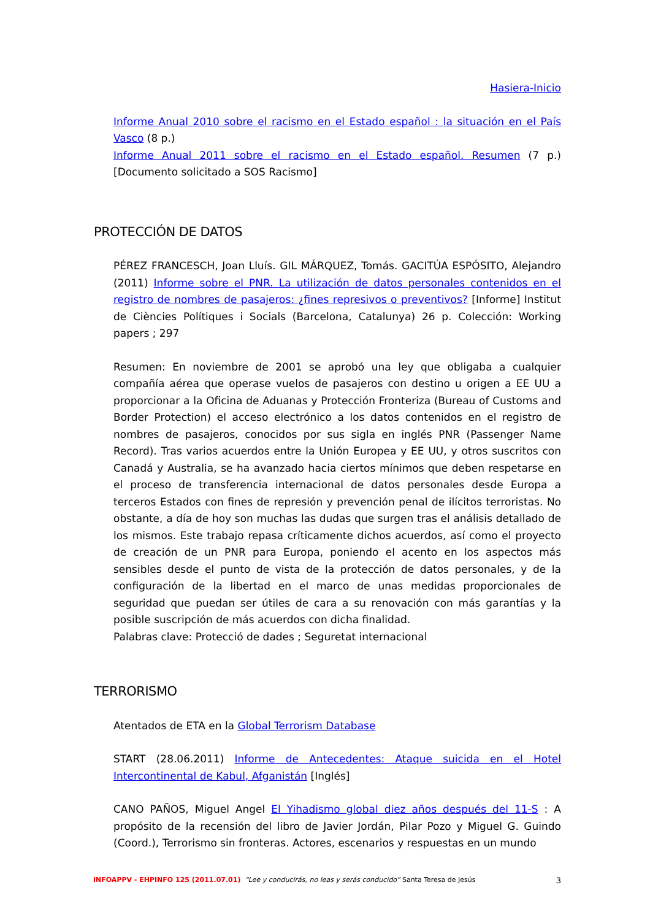Hasiera-Inicio
Informe Anual 2010 sobre el racismo en el Estado español : la situación en el País Vasco (8 p.)
Informe Anual 2011 sobre el racismo en el Estado español. Resumen (7 p.) [Documento solicitado a SOS Racismo]
PROTECCIÓN DE DATOS
PÉREZ FRANCESCH, Joan Lluís. GIL MÁRQUEZ, Tomás. GACITÚA ESPÓSITO, Alejandro (2011) Informe sobre el PNR. La utilización de datos personales contenidos en el registro de nombres de pasajeros: ¿fines represivos o preventivos? [Informe] Institut de Ciències Polítiques i Socials (Barcelona, Catalunya) 26 p. Colección: Working papers ; 297
Resumen: En noviembre de 2001 se aprobó una ley que obligaba a cualquier compañía aérea que operase vuelos de pasajeros con destino u origen a EE UU a proporcionar a la Oficina de Aduanas y Protección Fronteriza (Bureau of Customs and Border Protection) el acceso electrónico a los datos contenidos en el registro de nombres de pasajeros, conocidos por sus sigla en inglés PNR (Passenger Name Record). Tras varios acuerdos entre la Unión Europea y EE UU, y otros suscritos con Canadá y Australia, se ha avanzado hacia ciertos mínimos que deben respetarse en el proceso de transferencia internacional de datos personales desde Europa a terceros Estados con fines de represión y prevención penal de ilícitos terroristas. No obstante, a día de hoy son muchas las dudas que surgen tras el análisis detallado de los mismos. Este trabajo repasa críticamente dichos acuerdos, así como el proyecto de creación de un PNR para Europa, poniendo el acento en los aspectos más sensibles desde el punto de vista de la protección de datos personales, y de la configuración de la libertad en el marco de unas medidas proporcionales de seguridad que puedan ser útiles de cara a su renovación con más garantías y la posible suscripción de más acuerdos con dicha finalidad.
Palabras clave: Protecció de dades ; Seguretat internacional
TERRORISMO
Atentados de ETA en la Global Terrorism Database
START (28.06.2011) Informe de Antecedentes: Ataque suicida en el Hotel Intercontinental de Kabul, Afganistán [Inglés]
CANO PAÑOS, Miguel Angel El Yihadismo global diez años después del 11-S : A propósito de la recensión del libro de Javier Jordán, Pilar Pozo y Miguel G. Guindo (Coord.), Terrorismo sin fronteras. Actores, escenarios y respuestas en un mundo
INFOAPPV - EHPINFO 125 (2011.07.01) “Lee y conducirás, no leas y serás conducido” Santa Teresa de Jesús 3